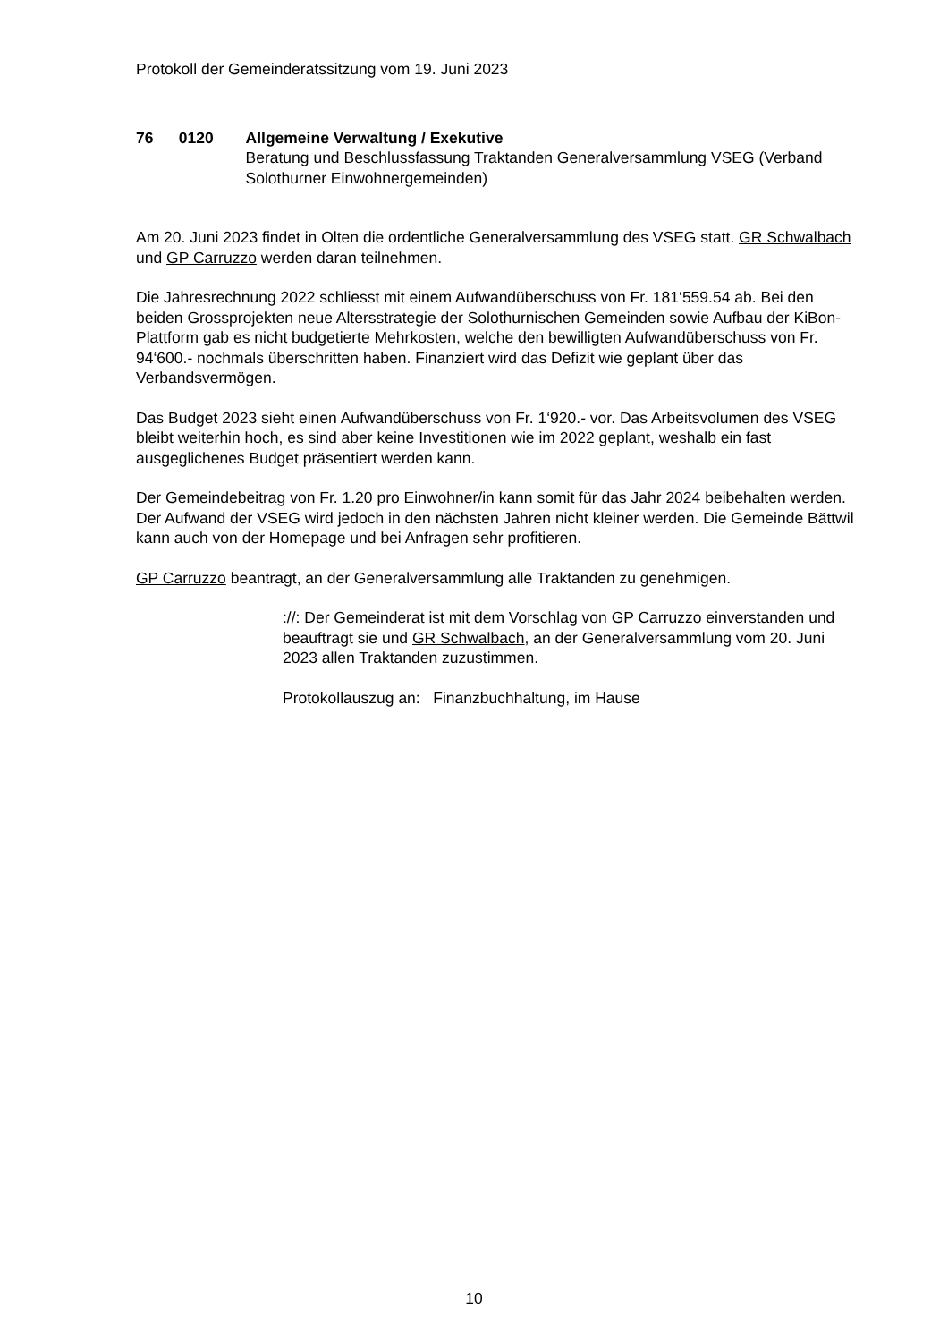Protokoll der Gemeinderatssitzung vom 19. Juni 2023
76 0120 Allgemeine Verwaltung / Exekutive
Beratung und Beschlussfassung Traktanden Generalversammlung VSEG (Verband Solothurner Einwohnergemeinden)
Am 20. Juni 2023 findet in Olten die ordentliche Generalversammlung des VSEG statt. GR Schwalbach und GP Carruzzo werden daran teilnehmen.
Die Jahresrechnung 2022 schliesst mit einem Aufwandüberschuss von Fr. 181‘559.54 ab. Bei den beiden Grossprojekten neue Altersstrategie der Solothurnischen Gemeinden sowie Aufbau der KiBon-Plattform gab es nicht budgetierte Mehrkosten, welche den bewilligten Aufwandüberschuss von Fr. 94‘600.- nochmals überschritten haben. Finanziert wird das Defizit wie geplant über das Verbandsvermögen.
Das Budget 2023 sieht einen Aufwandüberschuss von Fr. 1‘920.- vor. Das Arbeitsvolumen des VSEG bleibt weiterhin hoch, es sind aber keine Investitionen wie im 2022 geplant, weshalb ein fast ausgeglichenes Budget präsentiert werden kann.
Der Gemeindebeitrag von Fr. 1.20 pro Einwohner/in kann somit für das Jahr 2024 beibehalten werden. Der Aufwand der VSEG wird jedoch in den nächsten Jahren nicht kleiner werden. Die Gemeinde Bättwil kann auch von der Homepage und bei Anfragen sehr profitieren.
GP Carruzzo beantragt, an der Generalversammlung alle Traktanden zu genehmigen.
://: Der Gemeinderat ist mit dem Vorschlag von GP Carruzzo einverstanden und beauftragt sie und GR Schwalbach, an der Generalversammlung vom 20. Juni 2023 allen Traktanden zuzustimmen.
Protokollauszug an: Finanzbuchhaltung, im Hause
10